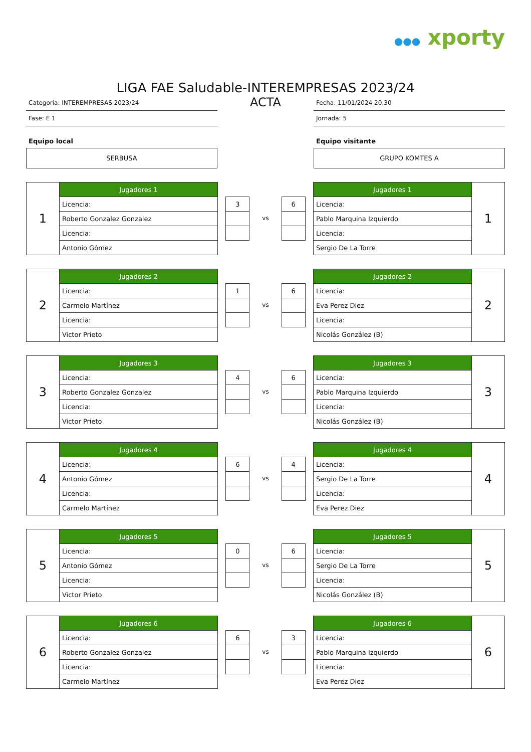●●● xporty
LIGA FAE Saludable-INTEREMPRESAS 2023/24
Categoría: INTEREMPRESAS 2023/24
Fase: E 1
Equipo local
SERBUSA
ACTA
Fecha: 11/01/2024 20:30
Jornada: 5
Equipo visitante
GRUPO KOMTES A
| 1 | Jugadores 1 |
| | Licencia: |
| | Roberto Gonzalez Gonzalez |
| | Licencia: |
| | Antonio Gómez |
| 3 |
vs
| 6 |
| Jugadores 1 | 1 |
| Licencia: | |
| Pablo Marquina Izquierdo | |
| Licencia: | |
| Sergio De La Torre | |
| 2 | Jugadores 2 |
| | Licencia: |
| | Carmelo Martínez |
| | Licencia: |
| | Victor Prieto |
| 1 |
vs
| 6 |
| Jugadores 2 | 2 |
| Licencia: | |
| Eva Perez Diez | |
| Licencia: | |
| Nicolás González (B) | |
| 3 | Jugadores 3 |
| | Licencia: |
| | Roberto Gonzalez Gonzalez |
| | Licencia: |
| | Victor Prieto |
| 4 |
vs
| 6 |
| Jugadores 3 | 3 |
| Licencia: | |
| Pablo Marquina Izquierdo | |
| Licencia: | |
| Nicolás González (B) | |
| 4 | Jugadores 4 |
| | Licencia: |
| | Antonio Gómez |
| | Licencia: |
| | Carmelo Martínez |
| 6 |
vs
| 4 |
| Jugadores 4 | 4 |
| Licencia: | |
| Sergio De La Torre | |
| Licencia: | |
| Eva Perez Diez | |
| 5 | Jugadores 5 |
| | Licencia: |
| | Antonio Gómez |
| | Licencia: |
| | Victor Prieto |
| 0 |
vs
| 6 |
| Jugadores 5 | 5 |
| Licencia: | |
| Sergio De La Torre | |
| Licencia: | |
| Nicolás González (B) | |
| 6 | Jugadores 6 |
| | Licencia: |
| | Roberto Gonzalez Gonzalez |
| | Licencia: |
| | Carmelo Martínez |
| 6 |
vs
| 3 |
| Jugadores 6 | 6 |
| Licencia: | |
| Pablo Marquina Izquierdo | |
| Licencia: | |
| Eva Perez Diez | |